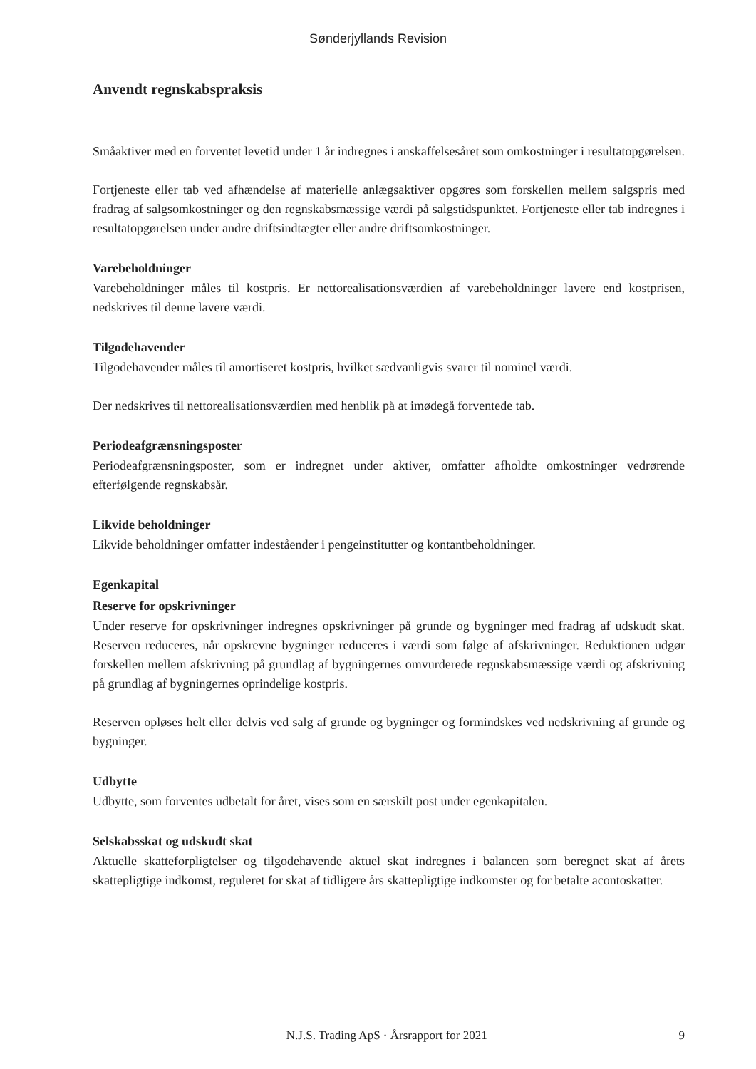Sønderjyllands Revision
Anvendt regnskabspraksis
Småaktiver med en forventet levetid under 1 år indregnes i anskaffelsesåret som omkostninger i resultat­opgørelsen.
Fortjeneste eller tab ved afhændelse af materielle anlægsaktiver opgøres som forskellen mellem salgspris med fradrag af salgsomkostninger og den regnskabsmæssige værdi på salgstidspunktet. Fortjeneste eller tab indregnes i resultatopgørelsen under andre driftsindtægter eller andre driftsomkostninger.
Varebeholdninger
Varebeholdninger måles til kostpris. Er nettorealisationsværdien af varebeholdninger lavere end kostpri­sen, nedskrives til denne lavere værdi.
Tilgodehavender
Tilgodehavender måles til amortiseret kostpris, hvilket sædvanligvis svarer til nominel værdi.
Der nedskrives til nettorealisationsværdien med henblik på at imødegå forventede tab.
Periodeafgrænsningsposter
Periodeafgrænsningsposter, som er indregnet under aktiver, omfatter afholdte omkostninger vedrørende efterfølgende regnskabsår.
Likvide beholdninger
Likvide beholdninger omfatter indeståender i pengeinstitutter og kontantbeholdninger.
Egenkapital
Reserve for opskrivninger
Under reserve for opskrivninger indregnes opskrivninger på grunde og bygninger med fradrag af udskudt skat. Reserven reduceres, når opskrevne bygninger reduceres i værdi som følge af afskrivninger. Reduk­tionen udgør forskellen mellem afskrivning på grundlag af bygningernes omvurderede regnskabsmæssige værdi og afskrivning på grundlag af bygningernes oprindelige kostpris.
Reserven opløses helt eller delvis ved salg af grunde og bygninger og formindskes ved nedskrivning af grunde og bygninger.
Udbytte
Udbytte, som forventes udbetalt for året, vises som en særskilt post under egenkapitalen.
Selskabsskat og udskudt skat
Aktuelle skatteforpligtelser og tilgodehavende aktuel skat indregnes i balancen som beregnet skat af årets skattepligtige indkomst, reguleret for skat af tidligere års skattepligtige indkomster og for betalte aconto­skatter.
N.J.S. Trading ApS · Årsrapport for 2021 9